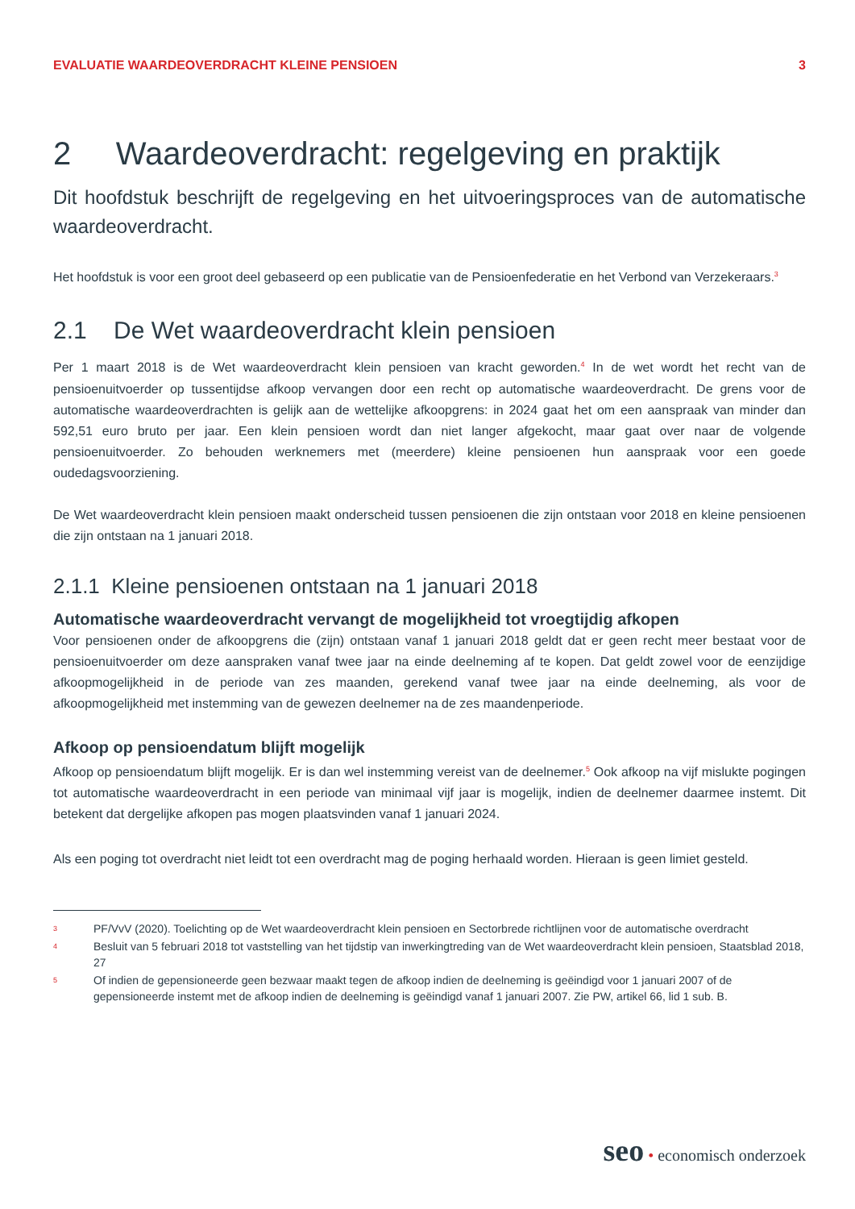EVALUATIE WAARDEOVERDRACHT KLEINE PENSIOEN 3
2 Waardeoverdracht: regelgeving en praktijk
Dit hoofdstuk beschrijft de regelgeving en het uitvoeringsproces van de automatische waardeoverdracht.
Het hoofdstuk is voor een groot deel gebaseerd op een publicatie van de Pensioenfederatie en het Verbond van Verzekeraars.<sup>3</sup>
2.1 De Wet waardeoverdracht klein pensioen
Per 1 maart 2018 is de Wet waardeoverdracht klein pensioen van kracht geworden.<sup>4</sup> In de wet wordt het recht van de pensioenuitvoerder op tussentijdse afkoop vervangen door een recht op automatische waardeoverdracht. De grens voor de automatische waardeoverdrachten is gelijk aan de wettelijke afkoopgrens: in 2024 gaat het om een aanspraak van minder dan 592,51 euro bruto per jaar. Een klein pensioen wordt dan niet langer afgekocht, maar gaat over naar de volgende pensioenuitvoerder. Zo behouden werknemers met (meerdere) kleine pensioenen hun aanspraak voor een goede oudedagsvoorziening.
De Wet waardeoverdracht klein pensioen maakt onderscheid tussen pensioenen die zijn ontstaan voor 2018 en kleine pensioenen die zijn ontstaan na 1 januari 2018.
2.1.1 Kleine pensioenen ontstaan na 1 januari 2018
Automatische waardeoverdracht vervangt de mogelijkheid tot vroegtijdig afkopen
Voor pensioenen onder de afkoopgrens die (zijn) ontstaan vanaf 1 januari 2018 geldt dat er geen recht meer bestaat voor de pensioenuitvoerder om deze aanspraken vanaf twee jaar na einde deelneming af te kopen. Dat geldt zowel voor de eenzijdige afkoopmogelijkheid in de periode van zes maanden, gerekend vanaf twee jaar na einde deelneming, als voor de afkoopmogelijkheid met instemming van de gewezen deelnemer na de zes maandenperiode.
Afkoop op pensioendatum blijft mogelijk
Afkoop op pensioendatum blijft mogelijk. Er is dan wel instemming vereist van de deelnemer.<sup>5</sup> Ook afkoop na vijf mislukte pogingen tot automatische waardeoverdracht in een periode van minimaal vijf jaar is mogelijk, indien de deelnemer daarmee instemt. Dit betekent dat dergelijke afkopen pas mogen plaatsvinden vanaf 1 januari 2024.
Als een poging tot overdracht niet leidt tot een overdracht mag de poging herhaald worden. Hieraan is geen limiet gesteld.
3
PF/VvV (2020). Toelichting op de Wet waardeoverdracht klein pensioen en Sectorbrede richtlijnen voor de automatische overdracht
4
Besluit van 5 februari 2018 tot vaststelling van het tijdstip van inwerkingtreding van de Wet waardeoverdracht klein pensioen, Staatsblad 2018, 27
5
Of indien de gepensioneerde geen bezwaar maakt tegen de afkoop indien de deelneming is geëindigd voor 1 januari 2007 of de gepensioneerde instemt met de afkoop indien de deelneming is geëindigd vanaf 1 januari 2007. Zie PW, artikel 66, lid 1 sub. B.
seo • economisch onderzoek